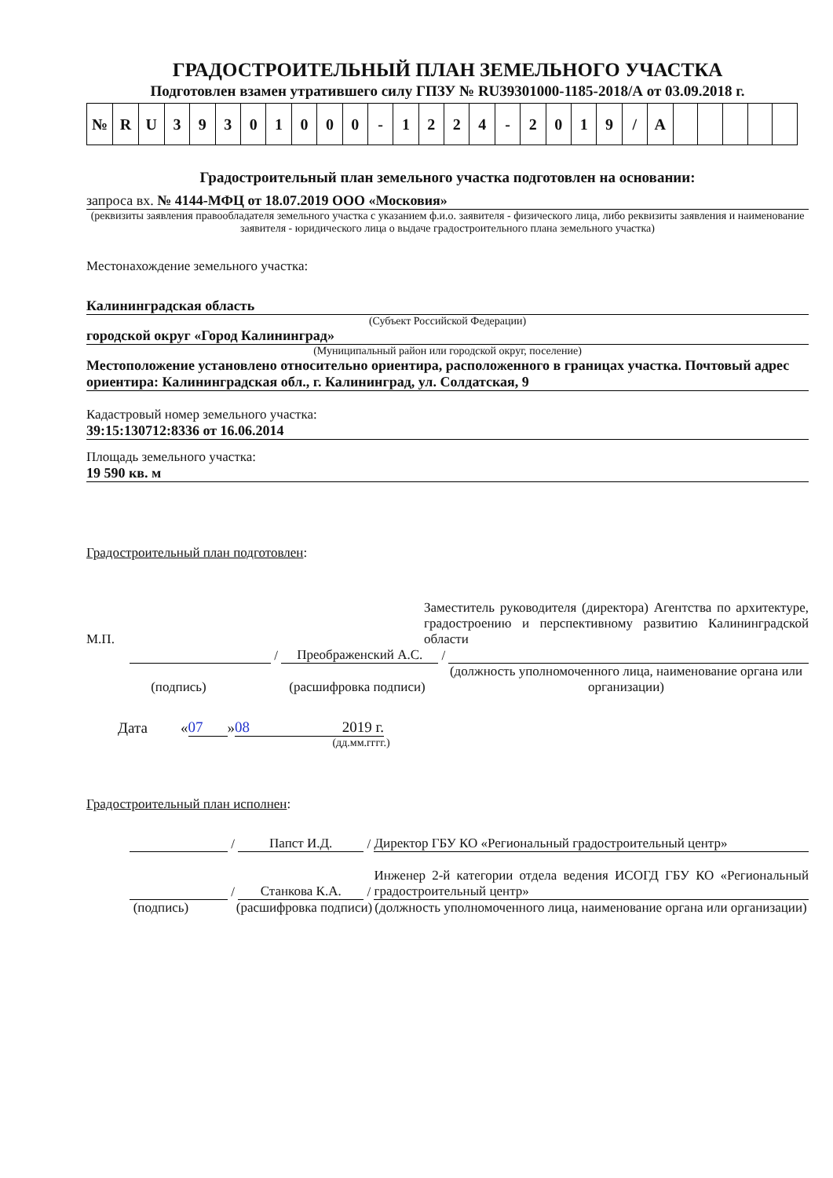ГРАДОСТРОИТЕЛЬНЫЙ ПЛАН ЗЕМЕЛЬНОГО УЧАСТКА
Подготовлен взамен утратившего силу ГПЗУ № RU39301000-1185-2018/А от 03.09.2018 г.
| № | R | U | 3 | 9 | 3 | 0 | 1 | 0 | 0 | 0 | - | 1 | 2 | 2 | 4 | - | 2 | 0 | 1 | 9 | / | А | | | | | |
Градостроительный план земельного участка подготовлен на основании:
запроса вх. № 4144-МФЦ от 18.07.2019 ООО «Московия»
(реквизиты заявления правообладателя земельного участка с указанием ф.и.о. заявителя - физического лица, либо реквизиты заявления и наименование заявителя - юридического лица о выдаче градостроительного плана земельного участка)
Местонахождение земельного участка:
Калининградская область
(Субъект Российской Федерации)
городской округ «Город Калининград»
(Муниципальный район или городской округ, поселение)
Местоположение установлено относительно ориентира, расположенного в границах участка. Почтовый адрес ориентира: Калининградская обл., г. Калининград, ул. Солдатская, 9
Кадастровый номер земельного участка:
39:15:130712:8336 от 16.06.2014
Площадь земельного участка:
19 590 кв. м
Градостроительный план подготовлен:
М.П.
Заместитель руководителя (директора) Агентства по архитектуре, градостроению и перспективному развитию Калининградской области
/
Преображенский А.С.
/
(подпись)
(расшифровка подписи)
(должность уполномоченного лица, наименование органа или организации)
Дата « 07 » 08 2019 г.
(дд.мм.гггг.)
Градостроительный план исполнен:
/
Папст И.Д.
/
Директор ГБУ КО «Региональный градостроительный центр»
/
Станкова К.А.
/
Инженер 2-й категории отдела ведения ИСОГД ГБУ КО «Региональный градостроительный центр»
(подпись)
(расшифровка подписи)
(должность уполномоченного лица, наименование органа или организации)